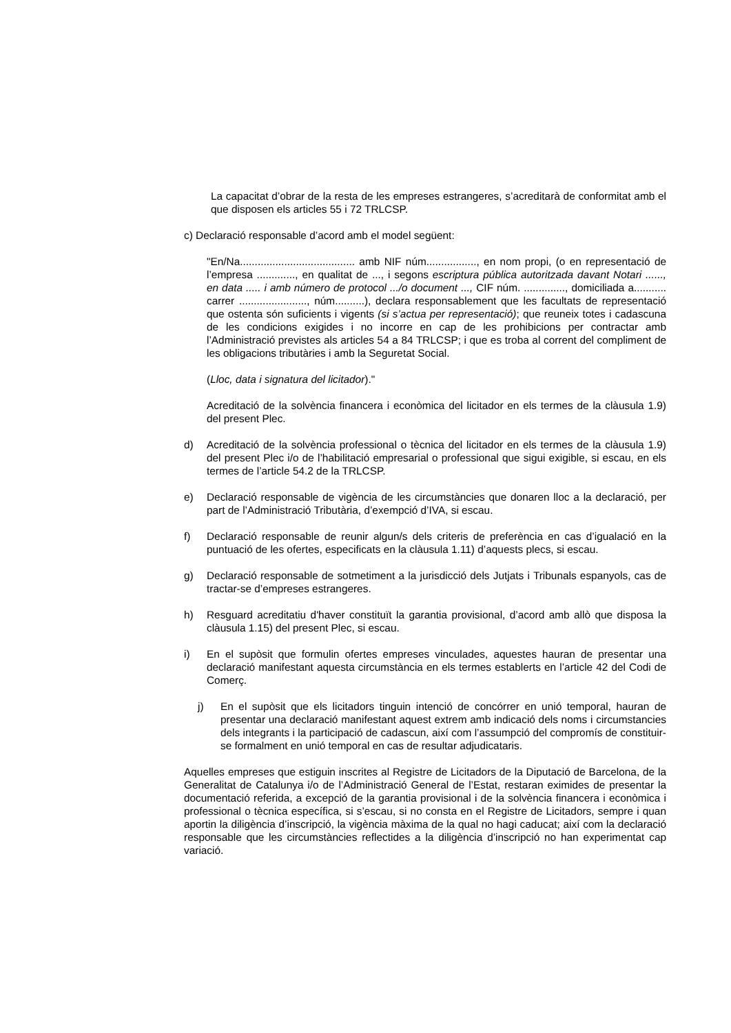La capacitat d’obrar de la resta de les empreses estrangeres, s’acreditarà de conformitat amb el que disposen els articles 55 i 72 TRLCSP.
c) Declaració responsable d’acord amb el model següent:
"En/Na....................................... amb NIF núm................., en nom propi, (o en representació de l’empresa ............., en qualitat de ..., i segons escriptura pública autoritzada davant Notari ......, en data ..... i amb número de protocol .../o document ..., CIF núm. .............., domiciliada a........... carrer ......................., núm..........), declara responsablement que les facultats de representació que ostenta són suficients i vigents (si s’actua per representació); que reuneix totes i cadascuna de les condicions exigides i no incorre en cap de les prohibicions per contractar amb l’Administració previstes als articles 54 a 84 TRLCSP; i que es troba al corrent del compliment de les obligacions tributàries i amb la Seguretat Social.
(Lloc, data i signatura del licitador)."
Acreditació de la solvència financera i econòmica del licitador en els termes de la clàusula 1.9) del present Plec.
d) Acreditació de la solvència professional o tècnica del licitador en els termes de la clàusula 1.9) del present Plec i/o de l’habilitació empresarial o professional que sigui exigible, si escau, en els termes de l’article 54.2 de la TRLCSP.
e) Declaració responsable de vigència de les circumstàncies que donaren lloc a la declaració, per part de l’Administració Tributària, d’exempció d’IVA, si escau.
f) Declaració responsable de reunir algun/s dels criteris de preferència en cas d’igualació en la puntuació de les ofertes, especificats en la clàusula 1.11) d’aquests plecs, si escau.
g) Declaració responsable de sotmetiment a la jurisdicció dels Jutjats i Tribunals espanyols, cas de tractar-se d’empreses estrangeres.
h) Resguard acreditatiu d'haver constituït la garantia provisional, d’acord amb allò que disposa la clàusula 1.15) del present Plec, si escau.
i) En el supòsit que formulin ofertes empreses vinculades, aquestes hauran de presentar una declaració manifestant aquesta circumstància en els termes establerts en l’article 42 del Codi de Comerç.
j) En el supòsit que els licitadors tinguin intenció de concórrer en unió temporal, hauran de presentar una declaració manifestant aquest extrem amb indicació dels noms i circumstancies dels integrants i la participació de cadascun, així com l’assumpció del compromís de constituir-se formalment en unió temporal en cas de resultar adjudicataris.
Aquelles empreses que estiguin inscrites al Registre de Licitadors de la Diputació de Barcelona, de la Generalitat de Catalunya i/o de l’Administració General de l’Estat, restaran eximides de presentar la documentació referida, a excepció de la garantia provisional i de la solvència financera i econòmica i professional o tècnica específica, si s’escau, si no consta en el Registre de Licitadors, sempre i quan aportin la diligència d’inscripció, la vigència màxima de la qual no hagi caducat; així com la declaració responsable que les circumstàncies reflectides a la diligència d’inscripció no han experimentat cap variació.